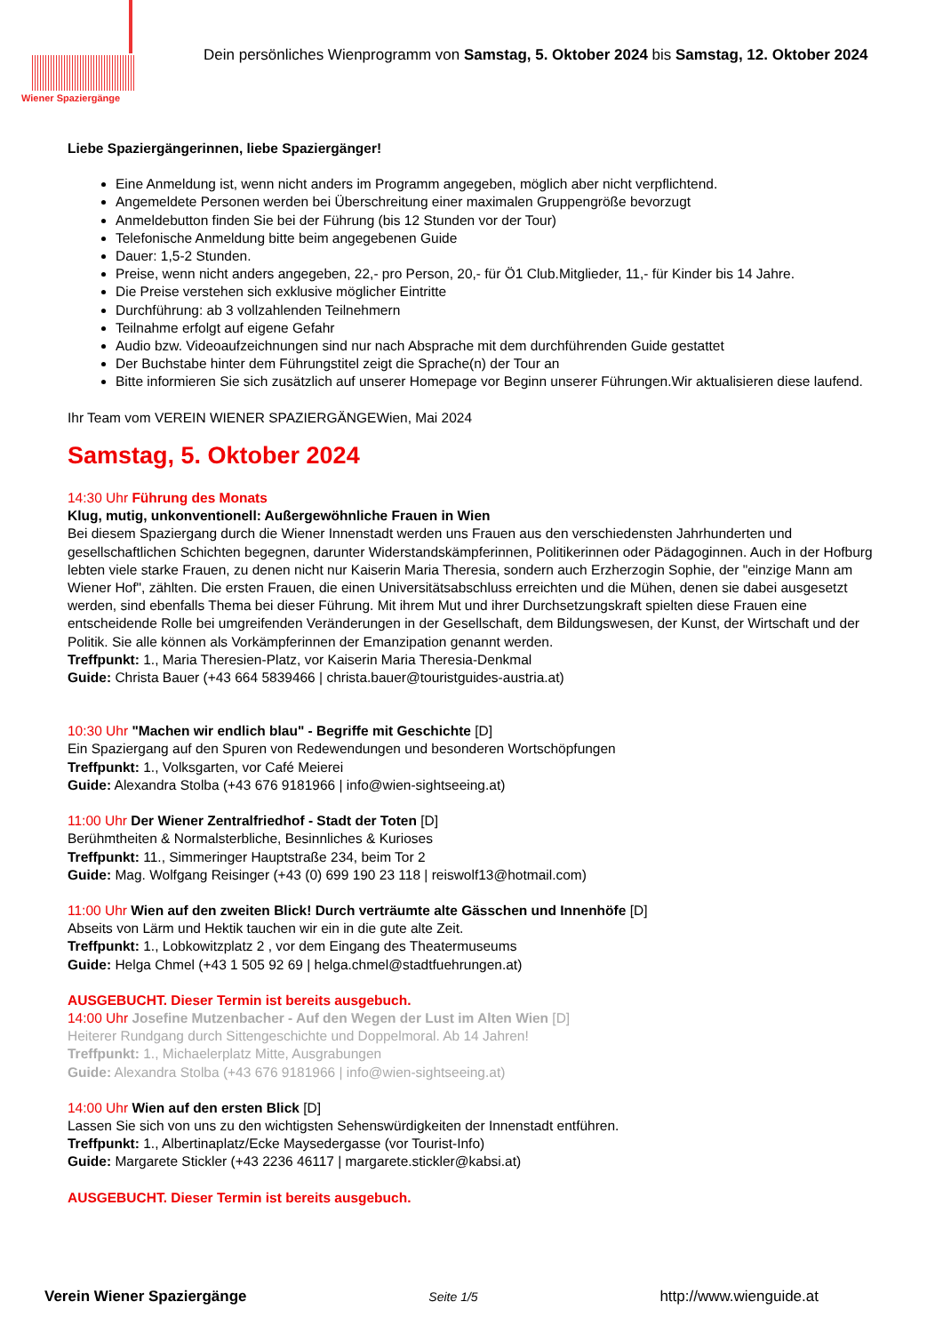Wiener Spaziergänge
Dein persönliches Wienprogramm von Samstag, 5. Oktober 2024 bis Samstag, 12. Oktober 2024
Liebe Spaziergängerinnen, liebe Spaziergänger!
Eine Anmeldung ist, wenn nicht anders im Programm angegeben, möglich aber nicht verpflichtend.
Angemeldete Personen werden bei Überschreitung einer maximalen Gruppengröße bevorzugt
Anmeldebutton finden Sie bei der Führung (bis 12 Stunden vor der Tour)
Telefonische Anmeldung bitte beim angegebenen Guide
Dauer: 1,5-2 Stunden.
Preise, wenn nicht anders angegeben, 22,- pro Person, 20,- für Ö1 Club.Mitglieder, 11,- für Kinder bis 14 Jahre.
Die Preise verstehen sich exklusive möglicher Eintritte
Durchführung: ab 3 vollzahlenden Teilnehmern
Teilnahme erfolgt auf eigene Gefahr
Audio bzw. Videoaufzeichnungen sind nur nach Absprache mit dem durchführenden Guide gestattet
Der Buchstabe hinter dem Führungstitel zeigt die Sprache(n) der Tour an
Bitte informieren Sie sich zusätzlich auf unserer Homepage vor Beginn unserer Führungen.Wir aktualisieren diese laufend.
Ihr Team vom VEREIN WIENER SPAZIERGÄNGEWien, Mai 2024
Samstag, 5. Oktober 2024
14:30 Uhr Führung des Monats
Klug, mutig, unkonventionell: Außergewöhnliche Frauen in Wien
Bei diesem Spaziergang durch die Wiener Innenstadt werden uns Frauen aus den verschiedensten Jahrhunderten und gesellschaftlichen Schichten begegnen, darunter Widerstandskämpferinnen, Politikerinnen oder Pädagoginnen. Auch in der Hofburg lebten viele starke Frauen, zu denen nicht nur Kaiserin Maria Theresia, sondern auch Erzherzogin Sophie, der "einzige Mann am Wiener Hof", zählten. Die ersten Frauen, die einen Universitätsabschluss erreichten und die Mühen, denen sie dabei ausgesetzt werden, sind ebenfalls Thema bei dieser Führung. Mit ihrem Mut und ihrer Durchsetzungskraft spielten diese Frauen eine entscheidende Rolle bei umgreifenden Veränderungen in der Gesellschaft, dem Bildungswesen, der Kunst, der Wirtschaft und der Politik. Sie alle können als Vorkämpferinnen der Emanzipation genannt werden.
Treffpunkt: 1., Maria Theresien-Platz, vor Kaiserin Maria Theresia-Denkmal
Guide: Christa Bauer (+43 664 5839466 | christa.bauer@touristguides-austria.at)
10:30 Uhr "Machen wir endlich blau" - Begriffe mit Geschichte [D]
Ein Spaziergang auf den Spuren von Redewendungen und besonderen Wortschöpfungen
Treffpunkt: 1., Volksgarten, vor Café Meierei
Guide: Alexandra Stolba (+43 676 9181966 | info@wien-sightseeing.at)
11:00 Uhr Der Wiener Zentralfriedhof - Stadt der Toten [D]
Berühmtheiten & Normalsterbliche, Besinnliches & Kurioses
Treffpunkt: 11., Simmeringer Hauptstraße 234, beim Tor 2
Guide: Mag. Wolfgang Reisinger (+43 (0) 699 190 23 118 | reiswolf13@hotmail.com)
11:00 Uhr Wien auf den zweiten Blick! Durch verträumte alte Gässchen und Innenhöfe [D]
Abseits von Lärm und Hektik tauchen wir ein in die gute alte Zeit.
Treffpunkt: 1., Lobkowitzplatz 2 , vor dem Eingang des Theatermuseums
Guide: Helga Chmel (+43 1 505 92 69 | helga.chmel@stadtfuehrungen.at)
AUSGEBUCHT. Dieser Termin ist bereits ausgebuch.
14:00 Uhr Josefine Mutzenbacher - Auf den Wegen der Lust im Alten Wien [D]
Heiterer Rundgang durch Sittengeschichte und Doppelmoral. Ab 14 Jahren!
Treffpunkt: 1., Michaelerplatz Mitte, Ausgrabungen
Guide: Alexandra Stolba (+43 676 9181966 | info@wien-sightseeing.at)
14:00 Uhr Wien auf den ersten Blick [D]
Lassen Sie sich von uns zu den wichtigsten Sehenswürdigkeiten der Innenstadt entführen.
Treffpunkt: 1., Albertinaplatz/Ecke Maysedergasse (vor Tourist-Info)
Guide: Margarete Stickler (+43 2236 46117 | margarete.stickler@kabsi.at)
AUSGEBUCHT. Dieser Termin ist bereits ausgebuch.
Verein Wiener Spaziergänge Seite 1/5 http://www.wienguide.at